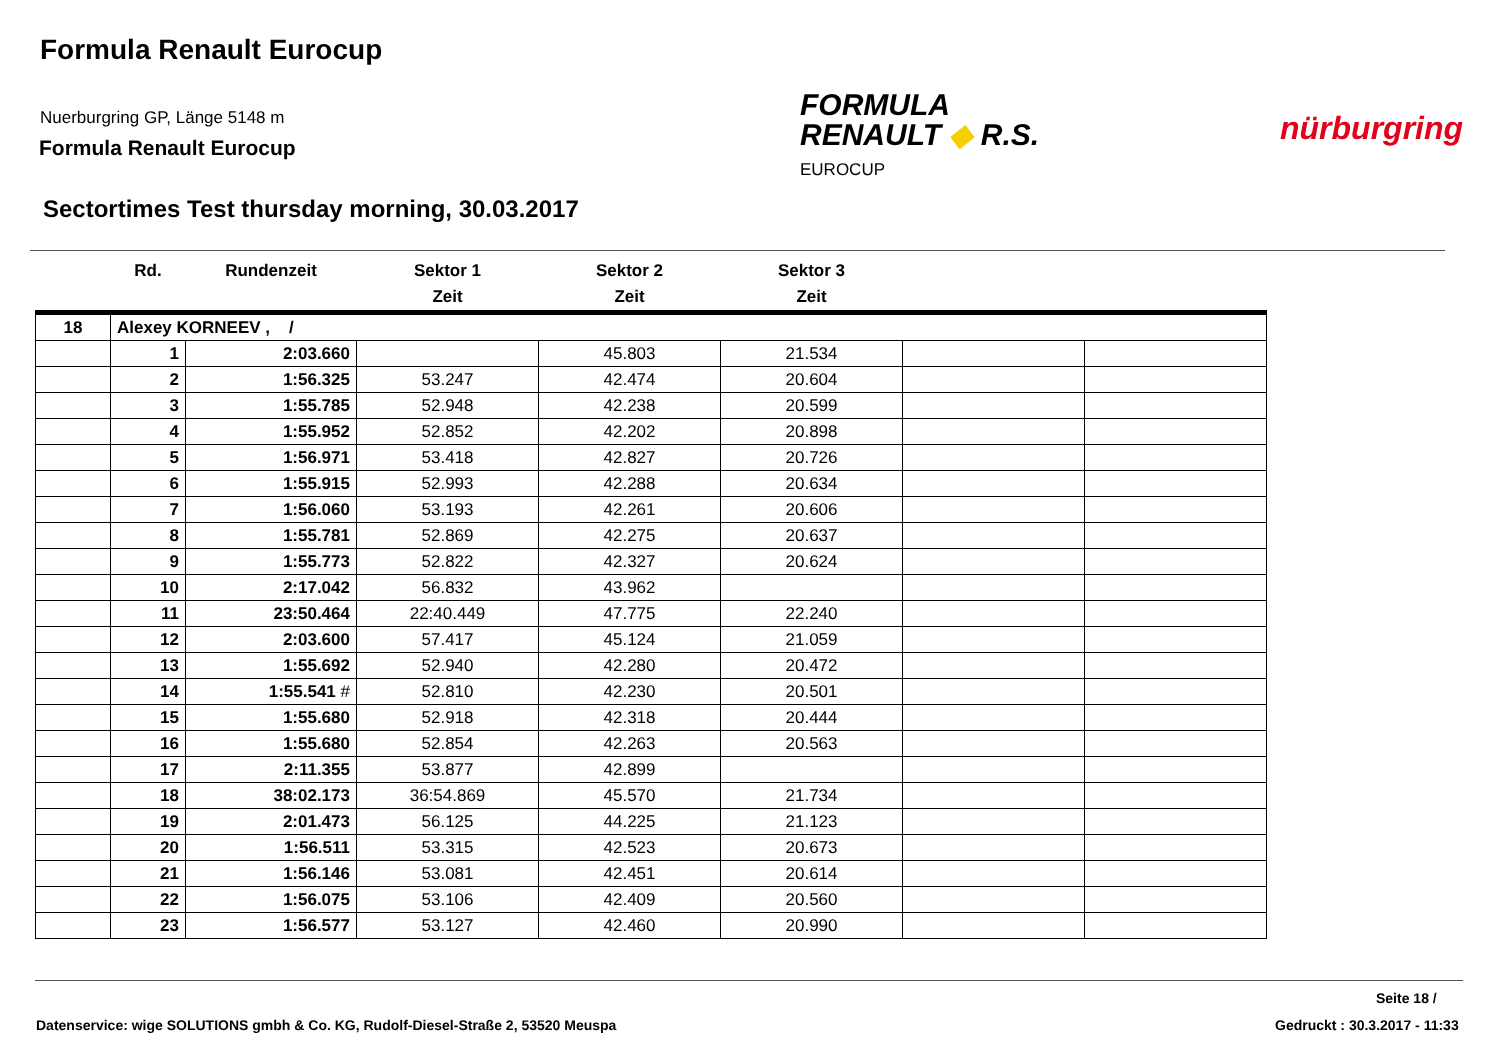Formula Renault Eurocup
Nuerburgring GP, Länge 5148 m
Formula Renault Eurocup
FORMULA
RENAULT ◆ R.S.
EUROCUP
nürburgring
Sectortimes Test thursday morning, 30.03.2017
| | Rd. | Rundenzeit | Sektor 1 Zeit | Sektor 2 Zeit | Sektor 3 Zeit | | |
| --- | --- | --- | --- | --- | --- | --- | --- |
| 18 | Alexey KORNEEV , / | | | | | | |
| | 1 | 2:03.660 | | 45.803 | 21.534 | | |
| | 2 | 1:56.325 | 53.247 | 42.474 | 20.604 | | |
| | 3 | 1:55.785 | 52.948 | 42.238 | 20.599 | | |
| | 4 | 1:55.952 | 52.852 | 42.202 | 20.898 | | |
| | 5 | 1:56.971 | 53.418 | 42.827 | 20.726 | | |
| | 6 | 1:55.915 | 52.993 | 42.288 | 20.634 | | |
| | 7 | 1:56.060 | 53.193 | 42.261 | 20.606 | | |
| | 8 | 1:55.781 | 52.869 | 42.275 | 20.637 | | |
| | 9 | 1:55.773 | 52.822 | 42.327 | 20.624 | | |
| | 10 | 2:17.042 | 56.832 | 43.962 | | | |
| | 11 | 23:50.464 | 22:40.449 | 47.775 | 22.240 | | |
| | 12 | 2:03.600 | 57.417 | 45.124 | 21.059 | | |
| | 13 | 1:55.692 | 52.940 | 42.280 | 20.472 | | |
| | 14 | 1:55.541 # | 52.810 | 42.230 | 20.501 | | |
| | 15 | 1:55.680 | 52.918 | 42.318 | 20.444 | | |
| | 16 | 1:55.680 | 52.854 | 42.263 | 20.563 | | |
| | 17 | 2:11.355 | 53.877 | 42.899 | | | |
| | 18 | 38:02.173 | 36:54.869 | 45.570 | 21.734 | | |
| | 19 | 2:01.473 | 56.125 | 44.225 | 21.123 | | |
| | 20 | 1:56.511 | 53.315 | 42.523 | 20.673 | | |
| | 21 | 1:56.146 | 53.081 | 42.451 | 20.614 | | |
| | 22 | 1:56.075 | 53.106 | 42.409 | 20.560 | | |
| | 23 | 1:56.577 | 53.127 | 42.460 | 20.990 | | |
Seite 18 /
Datenservice: wige SOLUTIONS gmbh & Co. KG, Rudolf-Diesel-Straße 2, 53520 Meuspa
Gedruckt : 30.3.2017 - 11:33